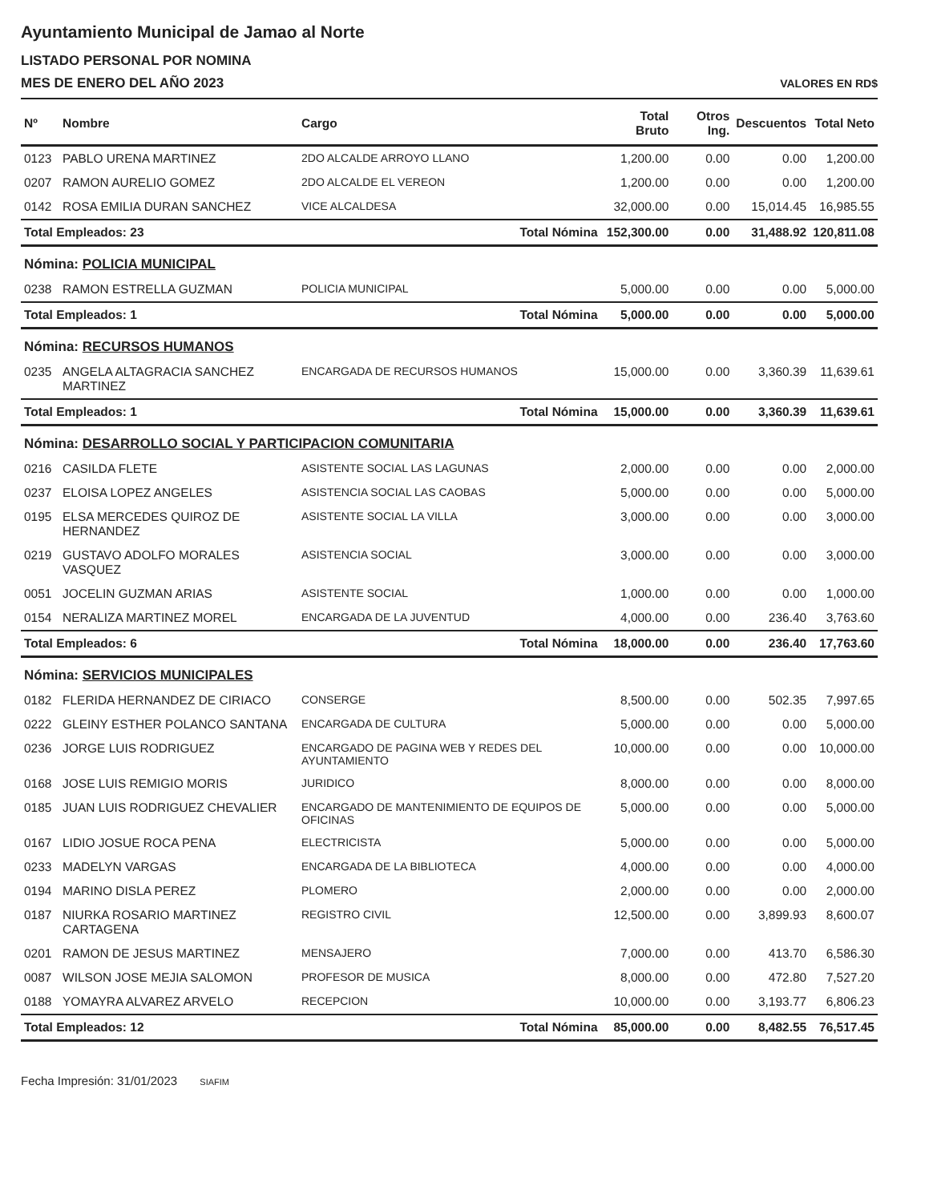Ayuntamiento Municipal de Jamao al Norte
LISTADO PERSONAL POR NOMINA
MES DE ENERO DEL AÑO 2023
VALORES EN RD$
| Nº | Nombre | Cargo | Total Bruto | Otros Ing. | Descuentos | Total Neto |
| --- | --- | --- | --- | --- | --- | --- |
| 0123 | PABLO URENA MARTINEZ | 2DO ALCALDE ARROYO LLANO | 1,200.00 | 0.00 | 0.00 | 1,200.00 |
| 0207 | RAMON AURELIO GOMEZ | 2DO ALCALDE EL VEREON | 1,200.00 | 0.00 | 0.00 | 1,200.00 |
| 0142 | ROSA EMILIA DURAN SANCHEZ | VICE ALCALDESA | 32,000.00 | 0.00 | 15,014.45 | 16,985.55 |
| Total Empleados: 23 | | Total Nómina | 152,300.00 | 0.00 | 31,488.92 | 120,811.08 |
| Nómina: POLICIA MUNICIPAL | | | | | | |
| 0238 | RAMON ESTRELLA GUZMAN | POLICIA MUNICIPAL | 5,000.00 | 0.00 | 0.00 | 5,000.00 |
| Total Empleados: 1 | | Total Nómina | 5,000.00 | 0.00 | 0.00 | 5,000.00 |
| Nómina: RECURSOS HUMANOS | | | | | | |
| 0235 | ANGELA ALTAGRACIA SANCHEZ MARTINEZ | ENCARGADA DE RECURSOS HUMANOS | 15,000.00 | 0.00 | 3,360.39 | 11,639.61 |
| Total Empleados: 1 | | Total Nómina | 15,000.00 | 0.00 | 3,360.39 | 11,639.61 |
| Nómina: DESARROLLO SOCIAL Y PARTICIPACION COMUNITARIA | | | | | | |
| 0216 | CASILDA FLETE | ASISTENTE SOCIAL LAS LAGUNAS | 2,000.00 | 0.00 | 0.00 | 2,000.00 |
| 0237 | ELOISA LOPEZ ANGELES | ASISTENCIA SOCIAL LAS CAOBAS | 5,000.00 | 0.00 | 0.00 | 5,000.00 |
| 0195 | ELSA MERCEDES QUIROZ DE HERNANDEZ | ASISTENTE SOCIAL LA VILLA | 3,000.00 | 0.00 | 0.00 | 3,000.00 |
| 0219 | GUSTAVO ADOLFO MORALES VASQUEZ | ASISTENCIA SOCIAL | 3,000.00 | 0.00 | 0.00 | 3,000.00 |
| 0051 | JOCELIN GUZMAN ARIAS | ASISTENTE SOCIAL | 1,000.00 | 0.00 | 0.00 | 1,000.00 |
| 0154 | NERALIZA MARTINEZ MOREL | ENCARGADA DE LA JUVENTUD | 4,000.00 | 0.00 | 236.40 | 3,763.60 |
| Total Empleados: 6 | | Total Nómina | 18,000.00 | 0.00 | 236.40 | 17,763.60 |
| Nómina: SERVICIOS MUNICIPALES | | | | | | |
| 0182 | FLERIDA HERNANDEZ DE CIRIACO | CONSERGE | 8,500.00 | 0.00 | 502.35 | 7,997.65 |
| 0222 | GLEINY ESTHER POLANCO SANTANA | ENCARGADA DE CULTURA | 5,000.00 | 0.00 | 0.00 | 5,000.00 |
| 0236 | JORGE LUIS RODRIGUEZ | ENCARGADO DE PAGINA WEB Y REDES DEL AYUNTAMIENTO | 10,000.00 | 0.00 | 0.00 | 10,000.00 |
| 0168 | JOSE LUIS REMIGIO MORIS | JURIDICO | 8,000.00 | 0.00 | 0.00 | 8,000.00 |
| 0185 | JUAN LUIS RODRIGUEZ CHEVALIER | ENCARGADO DE MANTENIMIENTO DE EQUIPOS DE OFICINAS | 5,000.00 | 0.00 | 0.00 | 5,000.00 |
| 0167 | LIDIO JOSUE ROCA PENA | ELECTRICISTA | 5,000.00 | 0.00 | 0.00 | 5,000.00 |
| 0233 | MADELYN VARGAS | ENCARGADA DE LA BIBLIOTECA | 4,000.00 | 0.00 | 0.00 | 4,000.00 |
| 0194 | MARINO DISLA PEREZ | PLOMERO | 2,000.00 | 0.00 | 0.00 | 2,000.00 |
| 0187 | NIURKA ROSARIO MARTINEZ CARTAGENA | REGISTRO CIVIL | 12,500.00 | 0.00 | 3,899.93 | 8,600.07 |
| 0201 | RAMON DE JESUS MARTINEZ | MENSAJERO | 7,000.00 | 0.00 | 413.70 | 6,586.30 |
| 0087 | WILSON JOSE MEJIA SALOMON | PROFESOR DE MUSICA | 8,000.00 | 0.00 | 472.80 | 7,527.20 |
| 0188 | YOMAYRA ALVAREZ ARVELO | RECEPCION | 10,000.00 | 0.00 | 3,193.77 | 6,806.23 |
| Total Empleados: 12 | | Total Nómina | 85,000.00 | 0.00 | 8,482.55 | 76,517.45 |
Fecha Impresión: 31/01/2023 SIAFIM